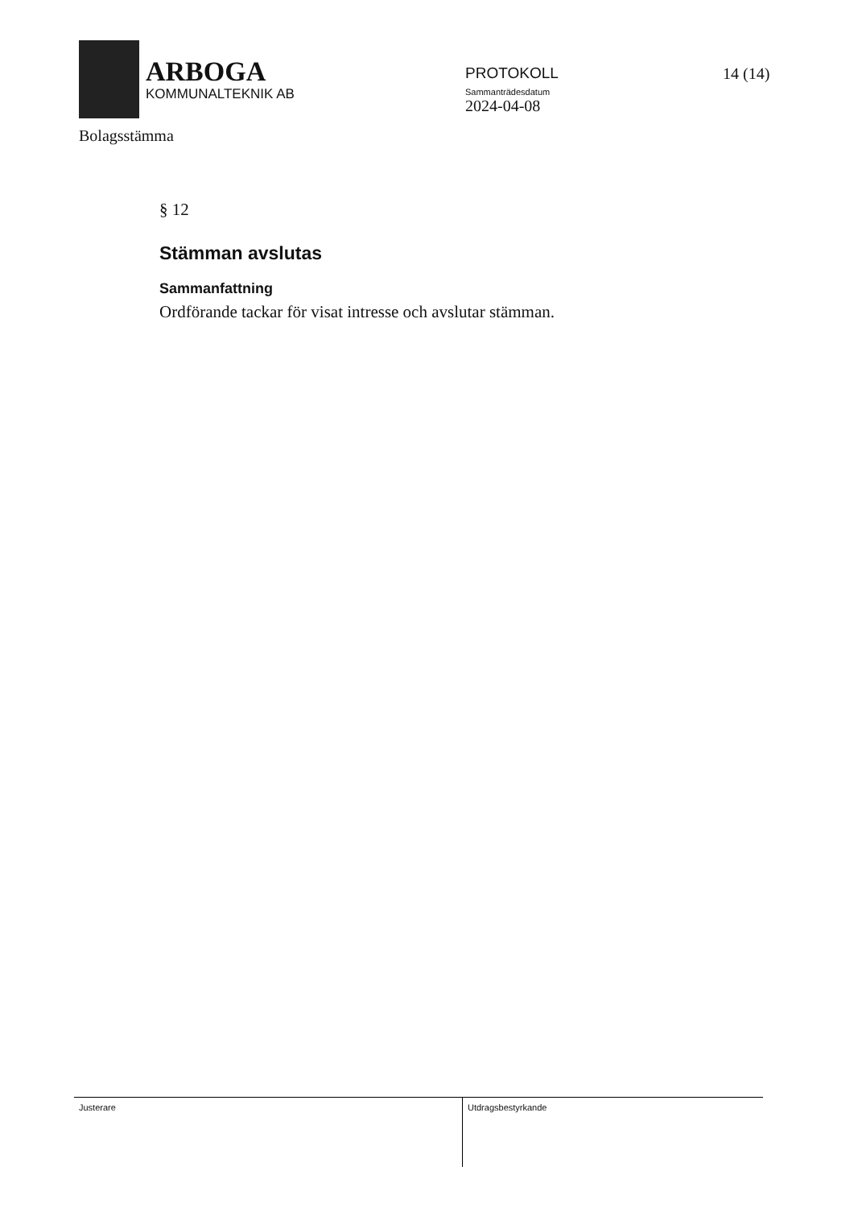ARBOGA
KOMMUNALTEKNIK AB
PROTOKOLL
Sammanträdesdatum
2024-04-08
14 (14)
Bolagsstämma
§ 12
Stämman avslutas
Sammanfattning
Ordförande tackar för visat intresse och avslutar stämman.
Justerare Utdragsbestyrkande